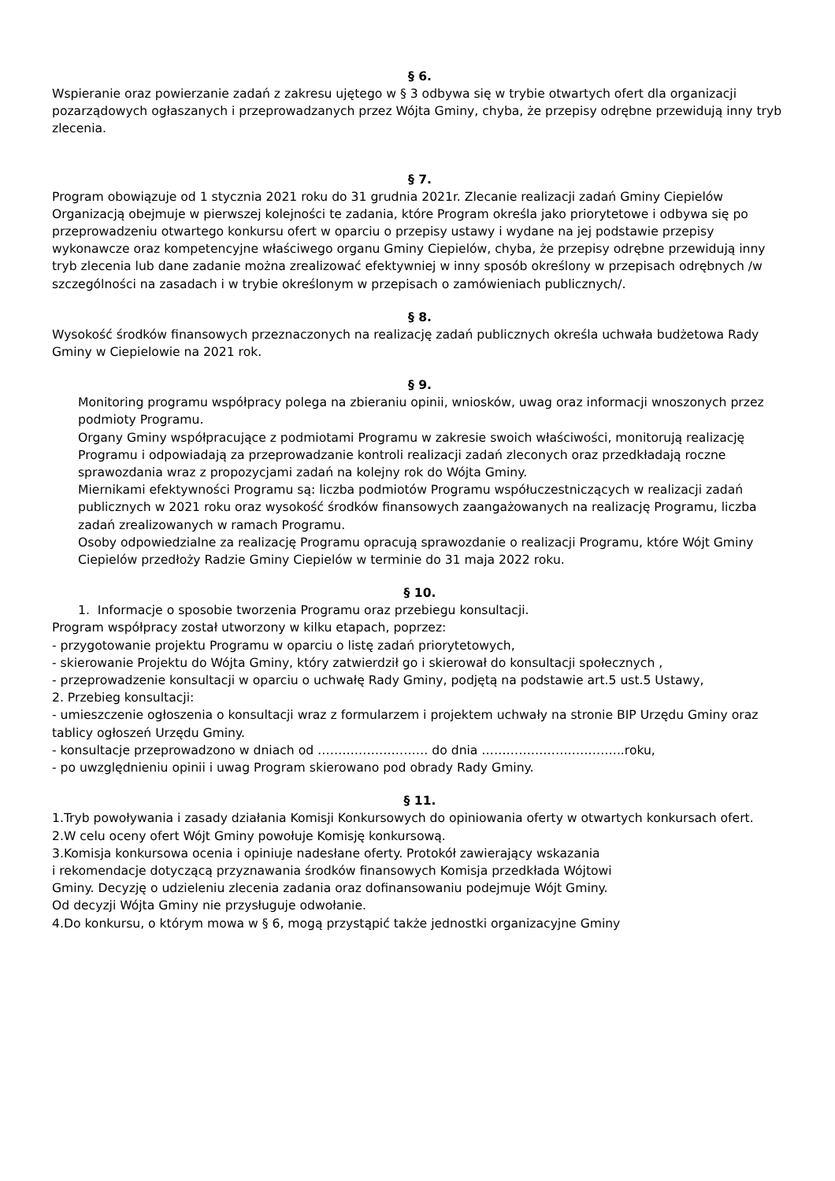§ 6.
Wspieranie oraz powierzanie zadań z zakresu ujętego w § 3 odbywa się w trybie otwartych ofert dla organizacji pozarządowych ogłaszanych i przeprowadzanych przez Wójta Gminy, chyba, że przepisy odrębne przewidują inny tryb zlecenia.
§ 7.
Program obowiązuje od 1 stycznia 2021 roku do 31 grudnia 2021r. Zlecanie realizacji zadań Gminy Ciepielów Organizacją obejmuje w pierwszej kolejności te zadania, które Program określa jako priorytetowe i odbywa się po przeprowadzeniu otwartego konkursu ofert w oparciu o przepisy ustawy i wydane na jej podstawie przepisy wykonawcze oraz kompetencyjne właściwego organu Gminy Ciepielów, chyba, że przepisy odrębne przewidują inny tryb zlecenia lub dane zadanie można zrealizować efektywniej w inny sposób określony w przepisach odrębnych /w szczególności na zasadach i w trybie określonym w przepisach o zamówieniach publicznych/.
§ 8.
Wysokość środków finansowych przeznaczonych na realizację zadań publicznych określa uchwała budżetowa Rady Gminy w Ciepielowie na 2021 rok.
§ 9.
Monitoring programu współpracy polega na zbieraniu opinii, wniosków, uwag oraz informacji wnoszonych przez podmioty Programu.
Organy Gminy współpracujące z podmiotami Programu w zakresie swoich właściwości, monitorują realizację Programu i odpowiadają za przeprowadzanie kontroli realizacji zadań zleconych oraz przedkładają roczne sprawozdania wraz z propozycjami zadań na kolejny rok do Wójta Gminy.
Miernikami efektywności Programu są: liczba podmiotów Programu współuczestniczących w realizacji zadań publicznych w 2021 roku oraz wysokość środków finansowych zaangażowanych na realizację Programu, liczba zadań zrealizowanych w ramach Programu.
Osoby odpowiedzialne za realizację Programu opracują sprawozdanie o realizacji Programu, które Wójt Gminy Ciepielów przedłoży Radzie Gminy Ciepielów w terminie do 31 maja 2022 roku.
§ 10.
1. Informacje o sposobie tworzenia Programu oraz przebiegu konsultacji.
Program współpracy został utworzony w kilku etapach, poprzez:
- przygotowanie projektu Programu w oparciu o listę zadań priorytetowych,
- skierowanie Projektu do Wójta Gminy, który zatwierdził go i skierował do konsultacji społecznych ,
- przeprowadzenie konsultacji w oparciu o uchwałę Rady Gminy, podjętą na podstawie art.5 ust.5 Ustawy,
2. Przebieg konsultacji:
- umieszczenie ogłoszenia o konsultacji wraz z formularzem i projektem uchwały na stronie BIP Urzędu Gminy oraz tablicy ogłoszeń Urzędu Gminy.
- konsultacje przeprowadzono w dniach od ……………………… do dnia ……………………………..roku,
- po uwzględnieniu opinii i uwag Program skierowano pod obrady Rady Gminy.
§ 11.
1.Tryb powoływania i zasady działania Komisji Konkursowych do opiniowania oferty w otwartych konkursach ofert.
2.W celu oceny ofert Wójt Gminy powołuje Komisję konkursową.
3.Komisja konkursowa ocenia i opiniuje nadesłane oferty. Protokół zawierający wskazania
i rekomendacje dotyczącą przyznawania środków finansowych Komisja przedkłada Wójtowi
Gminy. Decyzję o udzieleniu zlecenia zadania oraz dofinansowaniu podejmuje Wójt Gminy.
Od decyzji Wójta Gminy nie przysługuje odwołanie.
4.Do konkursu, o którym mowa w § 6, mogą przystąpić także jednostki organizacyjne Gminy